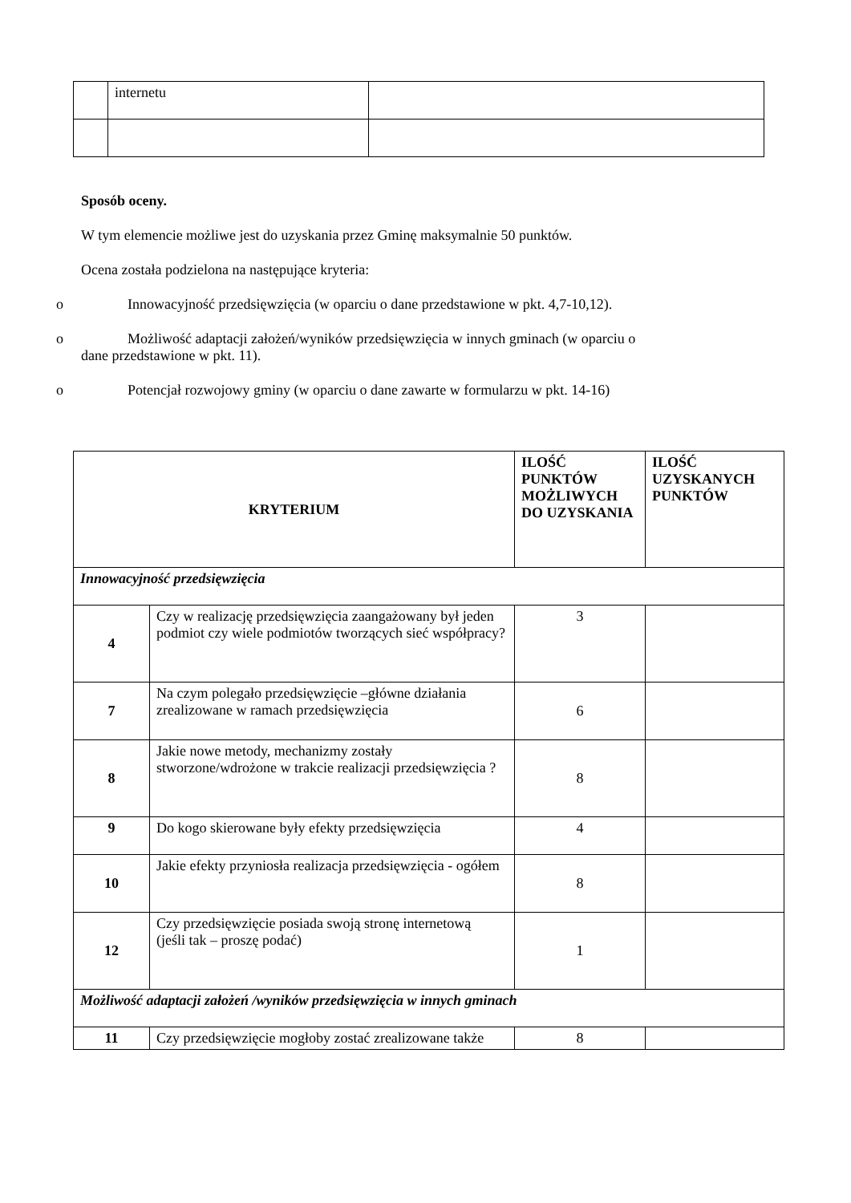| | internetu | |
Sposób oceny.
W tym elemencie możliwe jest do uzyskania przez Gminę maksymalnie 50 punktów.
Ocena została podzielona na następujące kryteria:
o Innowacyjność przedsięwzięcia (w oparciu o dane przedstawione w pkt. 4,7-10,12).
o Możliwość adaptacji założeń/wyników przedsięwzięcia w innych gminach (w oparciu o
dane przedstawione w pkt. 11).
o Potencjał rozwojowy gminy (w oparciu o dane zawarte w formularzu w pkt. 14-16)
| KRYTERIUM | | ILOŚĆ PUNKTÓW MOŻLIWYCH DO UZYSKANIA | ILOŚĆ UZYSKANYCH PUNKTÓW |
| --- | --- | --- | --- |
| Innowacyjność przedsięwzięcia | | | |
| 4 | Czy w realizację przedsięwzięcia zaangażowany był jeden podmiot czy wiele podmiotów tworzących sieć współpracy? | 3 | |
| 7 | Na czym polegało przedsięwzięcie –główne działania zrealizowane w ramach przedsięwzięcia | 6 | |
| 8 | Jakie nowe metody, mechanizmy zostały stworzone/wdrożone w trakcie realizacji przedsięwzięcia ? | 8 | |
| 9 | Do kogo skierowane były efekty przedsięwzięcia | 4 | |
| 10 | Jakie efekty przyniosła realizacja przedsięwzięcia - ogółem | 8 | |
| 12 | Czy przedsięwzięcie posiada swoją stronę internetową (jeśli tak – proszę podać) | 1 | |
| Możliwość adaptacji założeń /wyników przedsięwzięcia w innych gminach | | | |
| 11 | Czy przedsięwzięcie mogłoby zostać zrealizowane także | 8 | |